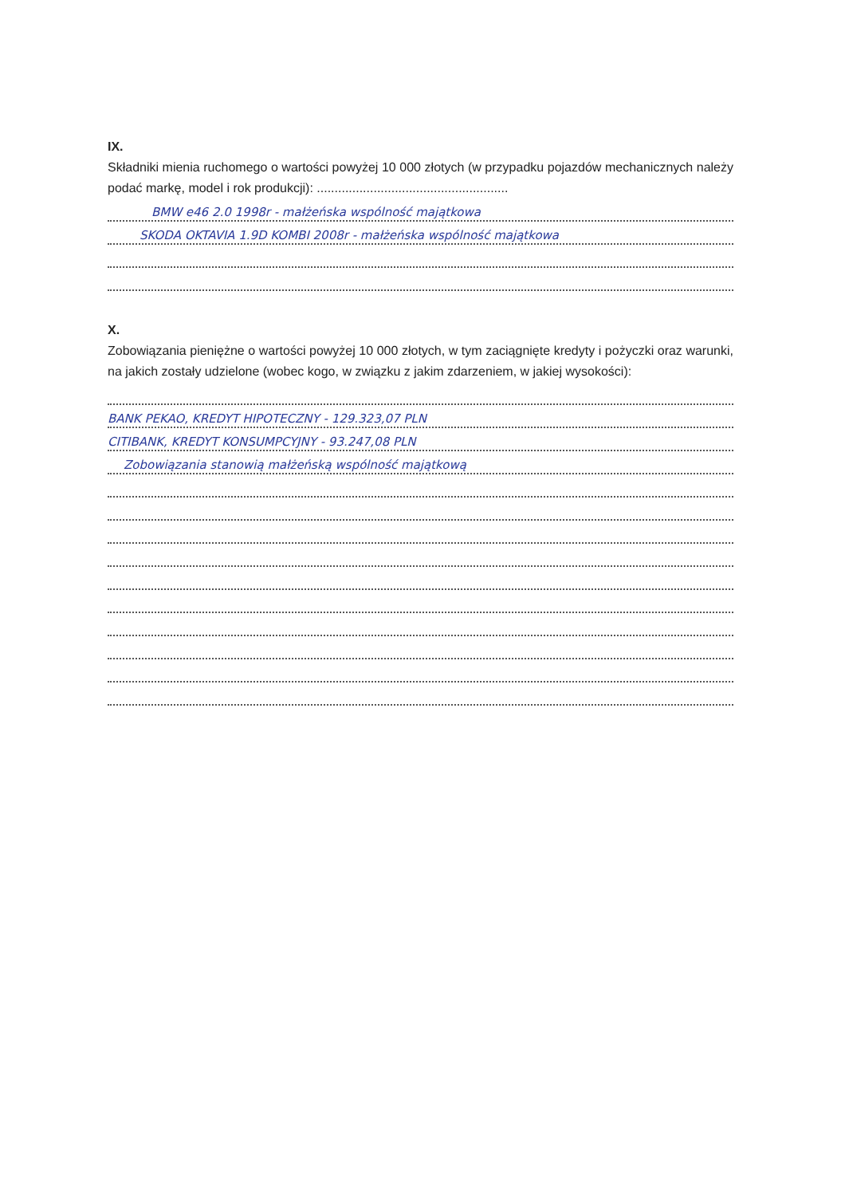IX.
Składniki mienia ruchomego o wartości powyżej 10 000 złotych (w przypadku pojazdów mechanicznych należy podać markę, model i rok produkcji): ......................................................
BMW e46 2.0 1998r - małżeńska wspólność majątkowa
SKODA OKTAVIA 1.9D KOMBI 2008r - małżeńska wspólność majątkowa
X.
Zobowiązania pieniężne o wartości powyżej 10 000 złotych, w tym zaciągnięte kredyty i pożyczki oraz warunki, na jakich zostały udzielone (wobec kogo, w związku z jakim zdarzeniem, w jakiej wysokości):
BANK PEKAO, KREDYT HIPOTECZNY - 129.323,07 PLN
CITIBANK, KREDYT KONSUMPCYJNY - 93.247,08 PLN
Zobowiązania stanowią małżeńską wspólność majątkową